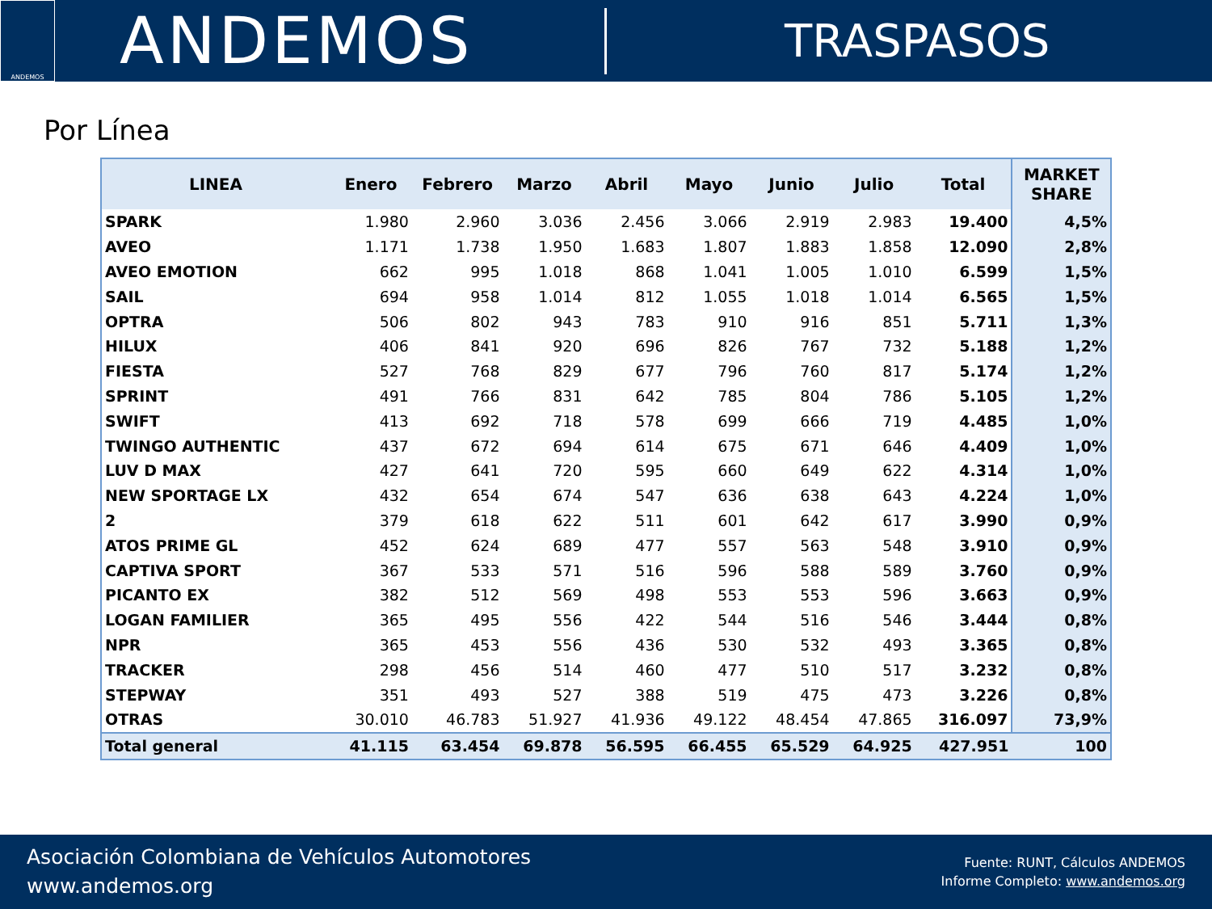ANDEMOS
ANDEMOS
TRASPASOS
Por Línea
| LINEA | Enero | Febrero | Marzo | Abril | Mayo | Junio | Julio | Total | MARKET SHARE |
| --- | --- | --- | --- | --- | --- | --- | --- | --- | --- |
| SPARK | 1.980 | 2.960 | 3.036 | 2.456 | 3.066 | 2.919 | 2.983 | 19.400 | 4,5% |
| AVEO | 1.171 | 1.738 | 1.950 | 1.683 | 1.807 | 1.883 | 1.858 | 12.090 | 2,8% |
| AVEO EMOTION | 662 | 995 | 1.018 | 868 | 1.041 | 1.005 | 1.010 | 6.599 | 1,5% |
| SAIL | 694 | 958 | 1.014 | 812 | 1.055 | 1.018 | 1.014 | 6.565 | 1,5% |
| OPTRA | 506 | 802 | 943 | 783 | 910 | 916 | 851 | 5.711 | 1,3% |
| HILUX | 406 | 841 | 920 | 696 | 826 | 767 | 732 | 5.188 | 1,2% |
| FIESTA | 527 | 768 | 829 | 677 | 796 | 760 | 817 | 5.174 | 1,2% |
| SPRINT | 491 | 766 | 831 | 642 | 785 | 804 | 786 | 5.105 | 1,2% |
| SWIFT | 413 | 692 | 718 | 578 | 699 | 666 | 719 | 4.485 | 1,0% |
| TWINGO AUTHENTIC | 437 | 672 | 694 | 614 | 675 | 671 | 646 | 4.409 | 1,0% |
| LUV D MAX | 427 | 641 | 720 | 595 | 660 | 649 | 622 | 4.314 | 1,0% |
| NEW SPORTAGE LX | 432 | 654 | 674 | 547 | 636 | 638 | 643 | 4.224 | 1,0% |
| 2 | 379 | 618 | 622 | 511 | 601 | 642 | 617 | 3.990 | 0,9% |
| ATOS PRIME GL | 452 | 624 | 689 | 477 | 557 | 563 | 548 | 3.910 | 0,9% |
| CAPTIVA SPORT | 367 | 533 | 571 | 516 | 596 | 588 | 589 | 3.760 | 0,9% |
| PICANTO EX | 382 | 512 | 569 | 498 | 553 | 553 | 596 | 3.663 | 0,9% |
| LOGAN FAMILIER | 365 | 495 | 556 | 422 | 544 | 516 | 546 | 3.444 | 0,8% |
| NPR | 365 | 453 | 556 | 436 | 530 | 532 | 493 | 3.365 | 0,8% |
| TRACKER | 298 | 456 | 514 | 460 | 477 | 510 | 517 | 3.232 | 0,8% |
| STEPWAY | 351 | 493 | 527 | 388 | 519 | 475 | 473 | 3.226 | 0,8% |
| OTRAS | 30.010 | 46.783 | 51.927 | 41.936 | 49.122 | 48.454 | 47.865 | 316.097 | 73,9% |
| Total general | 41.115 | 63.454 | 69.878 | 56.595 | 66.455 | 65.529 | 64.925 | 427.951 | 100 |
Asociación Colombiana de Vehículos Automotores
www.andemos.org
Fuente: RUNT, Cálculos ANDEMOS
Informe Completo: www.andemos.org